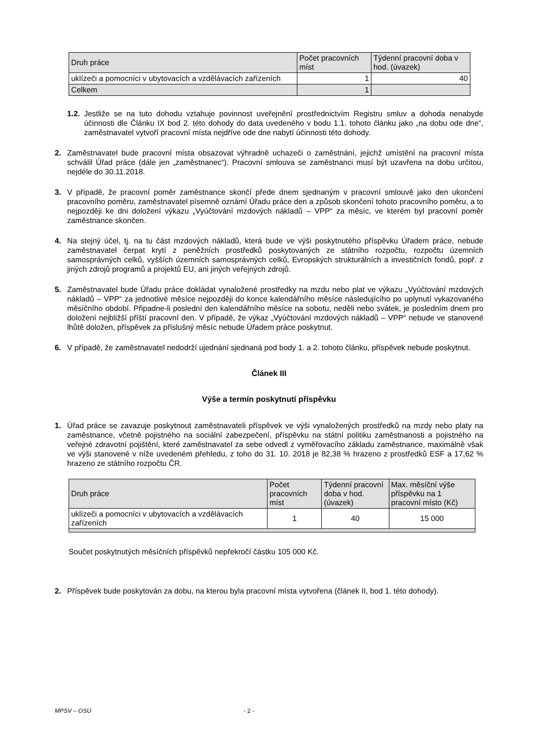| Druh práce | Počet pracovních míst | Týdenní pracovní doba v hod. (úvazek) |
| --- | --- | --- |
| uklízeči a pomocníci v ubytovacích a vzdělávacích zařízeních | 1 | 40 |
| Celkem | 1 | |
1.2. Jestliže se na tuto dohodu vztahuje povinnost uveřejnění prostřednictvím Registru smluv a dohoda nenabyde účinnosti dle Článku IX bod 2. této dohody do data uvedeného v bodu 1.1. tohoto článku jako „na dobu ode dne“, zaměstnavatel vytvoří pracovní místa nejdříve ode dne nabytí účinnosti této dohody.
2. Zaměstnavatel bude pracovní místa obsazovat výhradně uchazeči o zaměstnání, jejichž umístění na pracovní místa schválil Úřad práce (dále jen „zaměstnanec“). Pracovní smlouva se zaměstnanci musí být uzavřena na dobu určitou, nejdéle do 30.11.2018.
3. V případě, že pracovní poměr zaměstnance skončí přede dnem sjednaným v pracovní smlouvě jako den ukončení pracovního poměru, zaměstnavatel písemně oznámí Úřadu práce den a způsob skončení tohoto pracovního poměru, a to nejpozději ke dni doložení výkazu „Vyúčtování mzdových nákladů – VPP“ za měsíc, ve kterém byl pracovní poměr zaměstnance skončen.
4. Na stejný účel, tj. na tu část mzdových nákladů, která bude ve výši poskytnutého příspěvku Úřadem práce, nebude zaměstnavatel čerpat krytí z peněžních prostředků poskytovaných ze státního rozpočtu, rozpočtu územních samosprávných celků, vyšších územních samosprávných celků, Evropských strukturálních a investičních fondů, popř. z jiných zdrojů programů a projektů EU, ani jiných veřejných zdrojů.
5. Zaměstnavatel bude Úřadu práce dokládat vynaložené prostředky na mzdu nebo plat ve výkazu „Vyúčtování mzdových nákladů – VPP“ za jednotlivé měsíce nejpozději do konce kalendářního měsíce následujícího po uplynutí vykazovaného měsíčního období. Připadne-li poslední den kalendářního měsíce na sobotu, neděli nebo svátek, je posledním dnem pro doložení nejbližší příští pracovní den. V případě, že výkaz „Vyúčtování mzdových nákladů – VPP“ nebude ve stanovené lhůtě doložen, příspěvek za příslušný měsíc nebude Úřadem práce poskytnut.
6. V případě, že zaměstnavatel nedodrží ujednání sjednaná pod body 1. a 2. tohoto článku, příspěvek nebude poskytnut.
Článek III
Výše a termín poskytnutí příspěvku
1. Úřad práce se zavazuje poskytnout zaměstnavateli příspěvek ve výši vynaložených prostředků na mzdy nebo platy na zaměstnance, včetně pojistného na sociální zabezpečení, příspěvku na státní politiku zaměstnanosti a pojistného na veřejné zdravotní pojištění, které zaměstnavatel za sebe odvedl z vyměřovacího základu zaměstnance, maximálně však ve výši stanovené v níže uvedeném přehledu, z toho do 31. 10. 2018 je 82,38 % hrazeno z prostředků ESF a 17,62 % hrazeno ze státního rozpočtu ČR.
| Druh práce | Počet pracovních míst | Týdenní pracovní doba v hod. (úvazek) | Max. měsíční výše příspěvku na 1 pracovní místo (Kč) |
| --- | --- | --- | --- |
| uklízeči a pomocníci v ubytovacích a vzdělávacích zařízeních | 1 | 40 | 15 000 |
Součet poskytnutých měsíčních příspěvků nepřekročí částku 105 000 Kč.
2. Příspěvek bude poskytován za dobu, na kterou byla pracovní místa vytvořena (článek II, bod 1. této dohody).
MPSV – OSÚ - 2 -